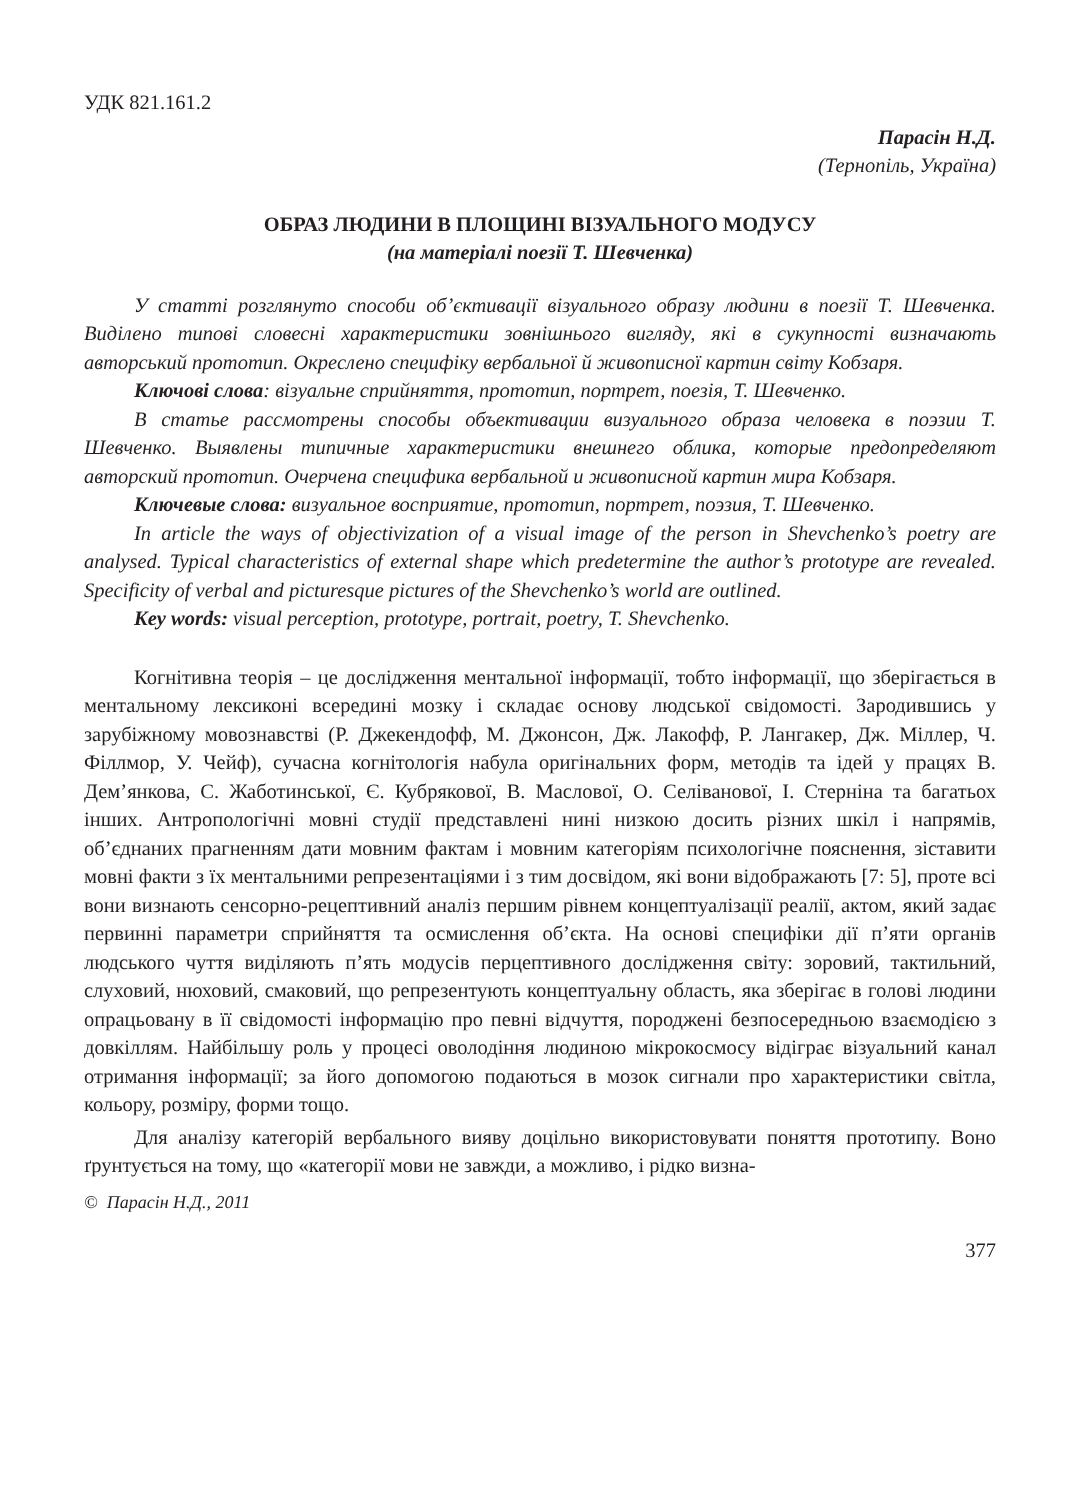УДК 821.161.2
Парасін Н.Д.
(Тернопіль, Україна)
ОБРАЗ ЛЮДИНИ В ПЛОЩИНІ ВІЗУАЛЬНОГО МОДУСУ
(на матеріалі поезії Т. Шевченка)
У статті розглянуто способи об’єктивації візуального образу людини в поезії Т. Шевченка. Виділено типові словесні характеристики зовнішнього вигляду, які в сукупності визначають авторський прототип. Окреслено специфіку вербальної й живописної картин світу Кобзаря.
Ключові слова: візуальне сприйняття, прототип, портрет, поезія, Т. Шевченко.
В статье рассмотрены способы объективации визуального образа человека в поэзии Т. Шевченко. Выявлены типичные характеристики внешнего облика, которые предопределяют авторский прототип. Очерчена специфика вербальной и живописной картин мира Кобзаря.
Ключевые слова: визуальное восприятие, прототип, портрет, поэзия, Т. Шевченко.
In article the ways of objectivization of a visual image of the person in Shevchenko’s poetry are analysed. Typical characteristics of external shape which predetermine the author’s prototype are revealed. Specificity of verbal and picturesque pictures of the Shevchenko’s world are outlined.
Key words: visual perception, prototype, portrait, poetry, T. Shevchenko.
Когнітивна теорія – це дослідження ментальної інформації, тобто інформації, що зберігається в ментальному лексиконі всередині мозку і складає основу людської свідомості. Зародившись у зарубіжному мовознавстві (Р. Джекендофф, М. Джонсон, Дж. Лакофф, Р. Лангакер, Дж. Міллер, Ч. Філлмор, У. Чейф), сучасна когнітологія набула оригінальних форм, методів та ідей у працях В. Дем’янкова, С. Жаботинської, Є. Кубрякової, В. Маслової, О. Селіванової, І. Стерніна та багатьох інших. Антропологічні мовні студії представлені нині низкою досить різних шкіл і напрямів, об’єднаних прагненням дати мовним фактам і мовним категоріям психологічне пояснення, зіставити мовні факти з їх ментальними репрезентаціями і з тим досвідом, які вони відображають [7: 5], проте всі вони визнають сенсорно-рецептивний аналіз першим рівнем концептуалізації реалії, актом, який задає первинні параметри сприйняття та осмислення об’єкта. На основі специфіки дії п’яти органів людського чуття виділяють п’ять модусів перцептивного дослідження світу: зоровий, тактильний, слуховий, нюховий, смаковий, що репрезентують концептуальну область, яка зберігає в голові людини опрацьовану в її свідомості інформацію про певні відчуття, породжені безпосередньою взаємодією з довкіллям. Найбільшу роль у процесі оволодіння людиною мікрокосмосу відіграє візуальний канал отримання інформації; за його допомогою подаються в мозок сигнали про характеристики світла, кольору, розміру, форми тощо.
Для аналізу категорій вербального вияву доцільно використовувати поняття прототипу. Воно ґрунтується на тому, що «категорії мови не завжди, а можливо, і рідко визна-
© Парасін Н.Д., 2011
377